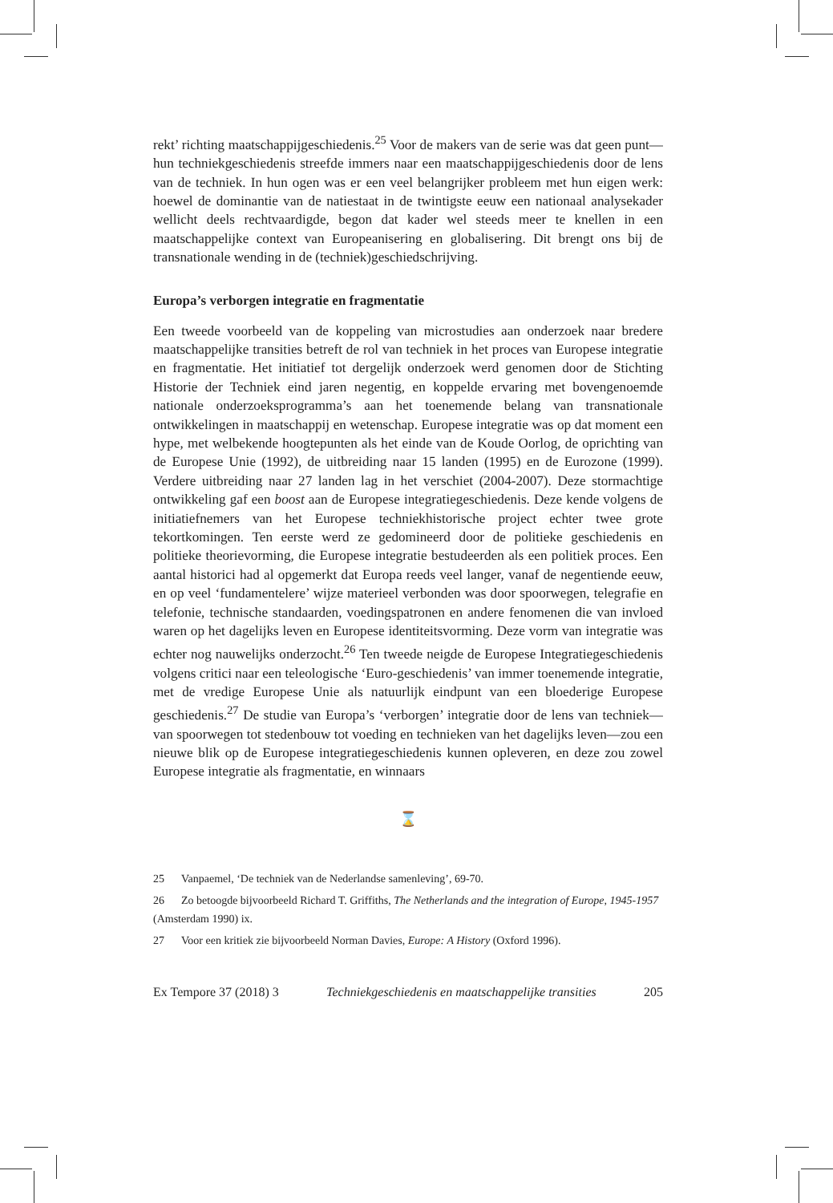rekt’ richting maatschappijgeschiedenis.<sup>25</sup> Voor de makers van de serie was dat geen punt—hun techniekgeschiedenis streefde immers naar een maatschappijgeschiedenis door de lens van de techniek. In hun ogen was er een veel belangrijker probleem met hun eigen werk: hoewel de dominantie van de natiestaat in de twintigste eeuw een nationaal analysekader wellicht deels rechtvaardigde, begon dat kader wel steeds meer te knellen in een maatschappelijke context van Europeanisering en globalisering. Dit brengt ons bij de transnationale wending in de (techniek)geschiedschrijving.
Europa’s verborgen integratie en fragmentatie
Een tweede voorbeeld van de koppeling van microstudies aan onderzoek naar bredere maatschappelijke transities betreft de rol van techniek in het proces van Europese integratie en fragmentatie. Het initiatief tot dergelijk onderzoek werd genomen door de Stichting Historie der Techniek eind jaren negentig, en koppelde ervaring met bovengenoemde nationale onderzoeksprogramma’s aan het toenemende belang van transnationale ontwikkelingen in maatschappij en wetenschap. Europese integratie was op dat moment een hype, met welbekende hoogtepunten als het einde van de Koude Oorlog, de oprichting van de Europese Unie (1992), de uitbreiding naar 15 landen (1995) en de Eurozone (1999). Verdere uitbreiding naar 27 landen lag in het verschiet (2004-2007). Deze stormachtige ontwikkeling gaf een boost aan de Europese integratiegeschiedenis. Deze kende volgens de initiatiefnemers van het Europese techniekhistorische project echter twee grote tekortkomingen. Ten eerste werd ze gedomineerd door de politieke geschiedenis en politieke theorievorming, die Europese integratie bestudeerden als een politiek proces. Een aantal historici had al opgemerkt dat Europa reeds veel langer, vanaf de negentiende eeuw, en op veel ‘fundamentelere’ wijze materieel verbonden was door spoorwegen, telegrafie en telefonie, technische standaarden, voedingspatronen en andere fenomenen die van invloed waren op het dagelijks leven en Europese identiteitsvorming. Deze vorm van integratie was echter nog nauwelijks onderzocht.<sup>26</sup> Ten tweede neigde de Europese Integratiegeschiedenis volgens critici naar een teleologische ‘Euro-geschiedenis’ van immer toenemende integratie, met de vredige Europese Unie als natuurlijk eindpunt van een bloederige Europese geschiedenis.<sup>27</sup> De studie van Europa’s ‘verborgen’ integratie door de lens van techniek—van spoorwegen tot stedenbouw tot voeding en technieken van het dagelijks leven—zou een nieuwe blik op de Europese integratiegeschiedenis kunnen opleveren, en deze zou zowel Europese integratie als fragmentatie, en winnaars
⌛
25 Vanpaemel, ‘De techniek van de Nederlandse samenleving’, 69-70.
26 Zo betoogde bijvoorbeeld Richard T. Griffiths, The Netherlands and the integration of Europe, 1945-1957 (Amsterdam 1990) ix.
27 Voor een kritiek zie bijvoorbeeld Norman Davies, Europe: A History (Oxford 1996).
Ex Tempore 37 (2018) 3 Techniekgeschiedenis en maatschappelijke transities 205